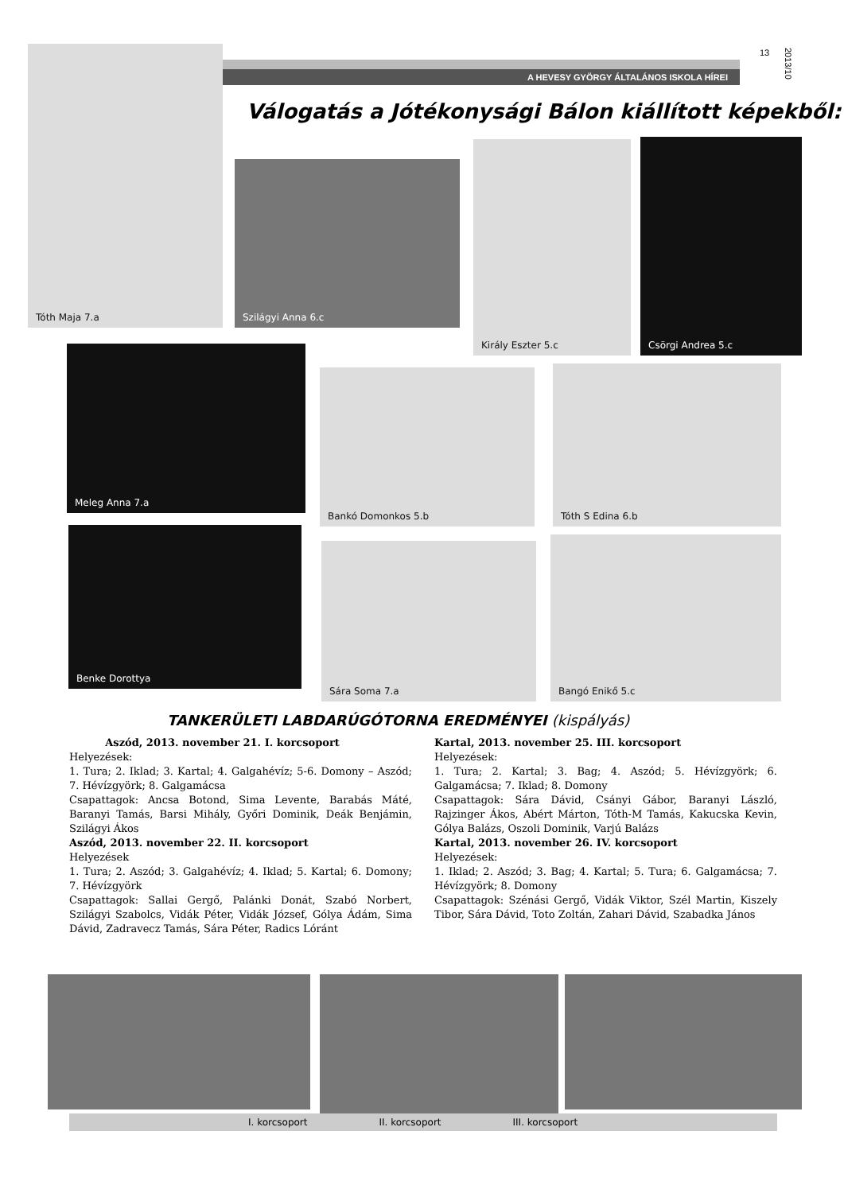13
2013/10
A HEVESY GYÖRGY ÁLTALÁNOS ISKOLA HÍREI
Válogatás a Jótékonysági Bálon kiállított képekből:
Tóth Maja 7.a
Szilágyi Anna 6.c
Király Eszter 5.c Csörgi Andrea 5.c
Meleg Anna 7.a
Bankó Domonkos 5.b Tóth S Edina 6.b
Benke Dorottya
Sára Soma 7.a
Bangó Enikő 5.c
TANKERÜLETI LABDARÚGÓTORNA EREDMÉNYEI (kispályás)
Aszód, 2013. november 21. I. korcsoport
Helyezések:
1. Tura; 2. Iklad; 3. Kartal; 4. Galgahévíz; 5-6. Domony – Aszód; 7. Hévízgyörk; 8. Galgamácsa
Csapattagok: Ancsa Botond, Sima Levente, Barabás Máté, Baranyi Tamás, Barsi Mihály, Győri Dominik, Deák Benjámin, Szilágyi Ákos
Aszód, 2013. november 22. II. korcsoport
Helyezések
1. Tura; 2. Aszód; 3. Galgahévíz; 4. Iklad; 5. Kartal; 6. Domony; 7. Hévízgyörk
Csapattagok: Sallai Gergő, Palánki Donát, Szabó Norbert, Szilágyi Szabolcs, Vidák Péter, Vidák József, Gólya Ádám, Sima Dávid, Zadravecz Tamás, Sára Péter, Radics Lóránt
Kartal, 2013. november 25. III. korcsoport
Helyezések:
1. Tura; 2. Kartal; 3. Bag; 4. Aszód; 5. Hévízgyörk; 6. Galgamácsa; 7. Iklad; 8. Domony
Csapattagok: Sára Dávid, Csányi Gábor, Baranyi László, Rajzinger Ákos, Abért Márton, Tóth-M Tamás, Kakucska Kevin, Gólya Balázs, Oszoli Dominik, Varjú Balázs
Kartal, 2013. november 26. IV. korcsoport
Helyezések:
1. Iklad; 2. Aszód; 3. Bag; 4. Kartal; 5. Tura; 6. Galgamácsa; 7. Hévízgyörk; 8. Domony
Csapattagok: Szénási Gergő, Vidák Viktor, Szél Martin, Kiszely Tibor, Sára Dávid, Toto Zoltán, Zahari Dávid, Szabadka János
I. korcsoport II. korcsoport III. korcsoport